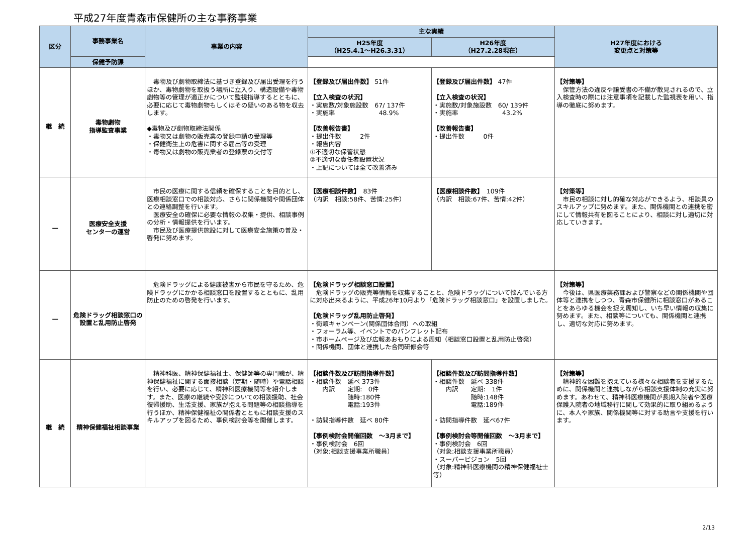平成27年度青森市保健所の主な事務事業
| 区分 | 事務事業名 | 事業の内容 | 主な実績 | | H27年度における 変更点と対策等 |
| --- | --- | --- | --- | --- | --- |
| | | | H25年度 （H25.4.1～H26.3.31） | H26年度 （H27.2.28現在） | |
| | 保健予防課 | | | | |
| 継 続 | 毒物劇物 指導監査事業 | 毒物及び劇物取締法に基づき登録及び届出受理を行うほか、毒物劇物を取扱う場所に立入り、構造設備や毒物劇物等の管理が適正かについて監視指導するとともに、必要に応じて毒物劇物もしくはその疑いのある物を収去します。 ◆毒物及び劇物取締法関係 ・毒物又は劇物の販売業の登録申請の受理等 ・保健衛生上の危害に関する届出等の受理 ・毒物又は劇物の販売業者の登録票の交付等 | 【登録及び届出件数】 51件 【立入検査の状況】 ・実施数/対象施設数 67/ 137件 ・実施率 48.9% 【改善報告書】 ・提出件数 2件 ・報告内容 ①不適切な保管状態 ②不適切な責任者設置状況 ・上記については全て改善済み | 【登録及び届出件数】 47件 【立入検査の状況】 ・実施数/対象施設数 60/ 139件 ・実施率 43.2% 【改善報告書】 ・提出件数 0件 | 【対策等】 保管方法の違反や譲受書の不備が散見されるので、立入検査時の際には注意事項を記載した監視表を用い、指導の徹底に努めます。 |
| — | 医療安全支援 センターの運営 | 市民の医療に関する信頼を確保することを目的とし、医療相談窓口での相談対応、さらに関係機関や関係団体との連絡調整を行います。 医療安全の確保に必要な情報の収集・提供、相談事例の分析・情報提供を行います。 市民及び医療提供施設に対して医療安全施策の普及・啓発に努めます。 | 【医療相談件数】 83件 （内訳 相談:58件、苦情:25件） | 【医療相談件数】 109件 （内訳 相談:67件、苦情:42件） | 【対策等】 市民の相談に対し的確な対応ができるよう、相談員のスキルアップに努めます。また、関係機関との連携を密にして情報共有を図ることにより、相談に対し適切に対応していきます。 |
| — | 危険ドラッグ相談窓口の 設置と乱用防止啓発 | 危険ドラッグによる健康被害から市民を守るため、危険ドラッグにかかる相談窓口を設置するとともに、乱用防止のための啓発を行います。 | 【危険ドラッグ相談窓口設置】 危険ドラッグの販売等情報を収集することと、危険ドラッグについて悩んでいる方に対応出来るように、平成26年10月より「危険ドラッグ相談窓口」を設置しました。 【危険ドラッグ乱用防止啓発】 ・街頭キャンペーン(関係団体合同）への取組 ・フォーラム等、イベントでのパンフレット配布 ・市ホームページ及び広報あおもりによる周知（相談窓口設置と乱用防止啓発） ・関係機関、団体と連携した合同研修会等 | | 【対策等】 今後は、県医療薬務課および警察などの関係機関や団体等と連携をしつつ、青森市保健所に相談窓口があることをあらゆる機会を捉え周知し、いち早い情報の収集に努めます。また、相談等についても、関係機関と連携し、適切な対応に努めます。 |
| 継 続 | 精神保健福祉相談事業 | 精神科医、精神保健福祉士、保健師等の専門職が、精神保健福祉に関する面接相談（定期・随時）や電話相談を行い、必要に応じて、精神科医療機関等を紹介します。また、医療の継続や受診についての相談援助、社会復帰援助、生活支援、家族が抱える問題等の相談指導を行うほか、精神保健福祉の関係者とともに相談支援のスキルアップを図るため、事例検討会等を開催します。 | 【相談件数及び訪問指導件数】 ・相談件数 延べ 373件 内訳 定期: 0件 随時:180件 電話:193件 ・訪問指導件数 延べ 80件 【事例検討会開催回数 ～3月まで】 ・事例検討会 6回 （対象:相談支援事業所職員） | 【相談件数及び訪問指導件数】 ・相談件数 延べ 338件 内訳 定期: 1件 随時:148件 電話:189件 ・訪問指導件数 延べ67件 【事例検討会等開催回数 ～3月まで】 ・事例検討会 6回 （対象:相談支援事業所職員） ・スーパービジョン 5回 （対象:精神科医療機関の精神保健福祉士等） | 【対策等】 精神的な困難を抱えている様々な相談者を支援するために、関係機関と連携しながら相談支援体制の充実に努めます。あわせて、精神科医療機関が長期入院者や医療保護入院者の地域移行に関して効果的に取り組めるように、本人や家族、関係機関等に対する助言や支援を行います。 |
2/13